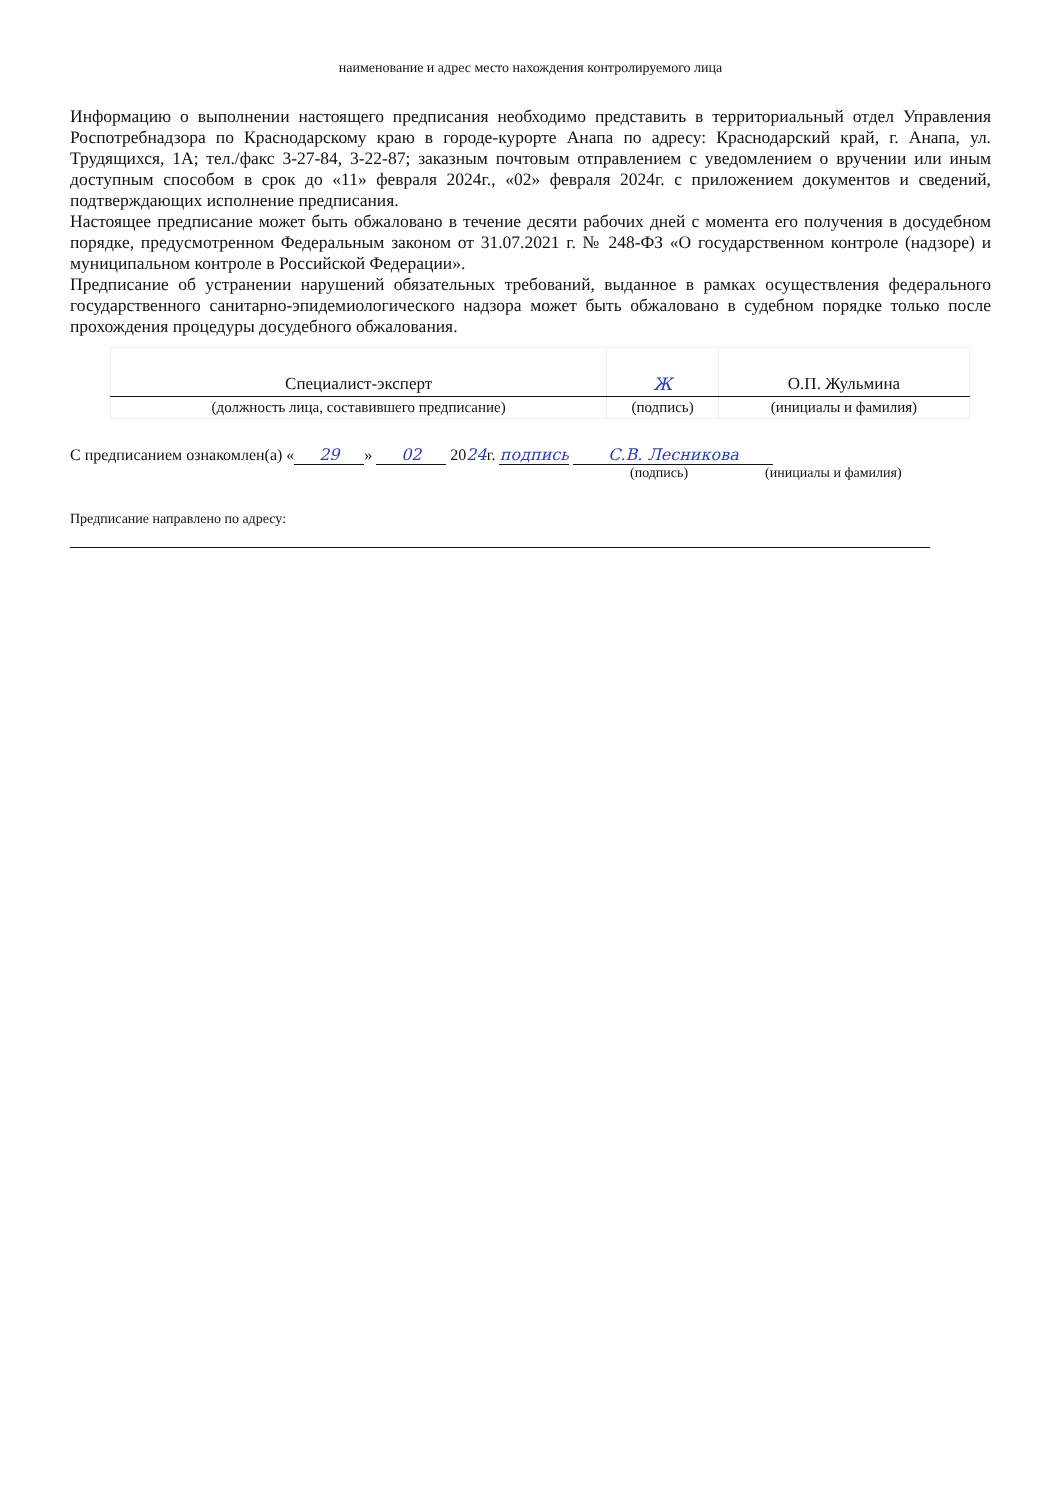наименование и адрес место нахождения контролируемого лица
Информацию о выполнении настоящего предписания необходимо представить в территориальный отдел Управления Роспотребнадзора по Краснодарскому краю в городе-курорте Анапа по адресу: Краснодарский край, г. Анапа, ул. Трудящихся, 1А; тел./факс 3-27-84, 3-22-87; заказным почтовым отправлением с уведомлением о вручении или иным доступным способом в срок до «11» февраля 2024г., «02» февраля 2024г. с приложением документов и сведений, подтверждающих исполнение предписания.
Настоящее предписание может быть обжаловано в течение десяти рабочих дней с момента его получения в досудебном порядке, предусмотренном Федеральным законом от 31.07.2021 г. № 248-ФЗ «О государственном контроле (надзоре) и муниципальном контроле в Российской Федерации».
Предписание об устранении нарушений обязательных требований, выданное в рамках осуществления федерального государственного санитарно-эпидемиологического надзора может быть обжаловано в судебном порядке только после прохождения процедуры досудебного обжалования.
| Специалист-эксперт | Ж | О.П. Жульмина |
| (должность лица, составившего предписание) | (подпись) | (инициалы и фамилия) |
С предписанием ознакомлен(а) « 29 » 02 2024г. подпись С.В. Лесникова
(подпись) (инициалы и фамилия)
Предписание направлено по адресу: